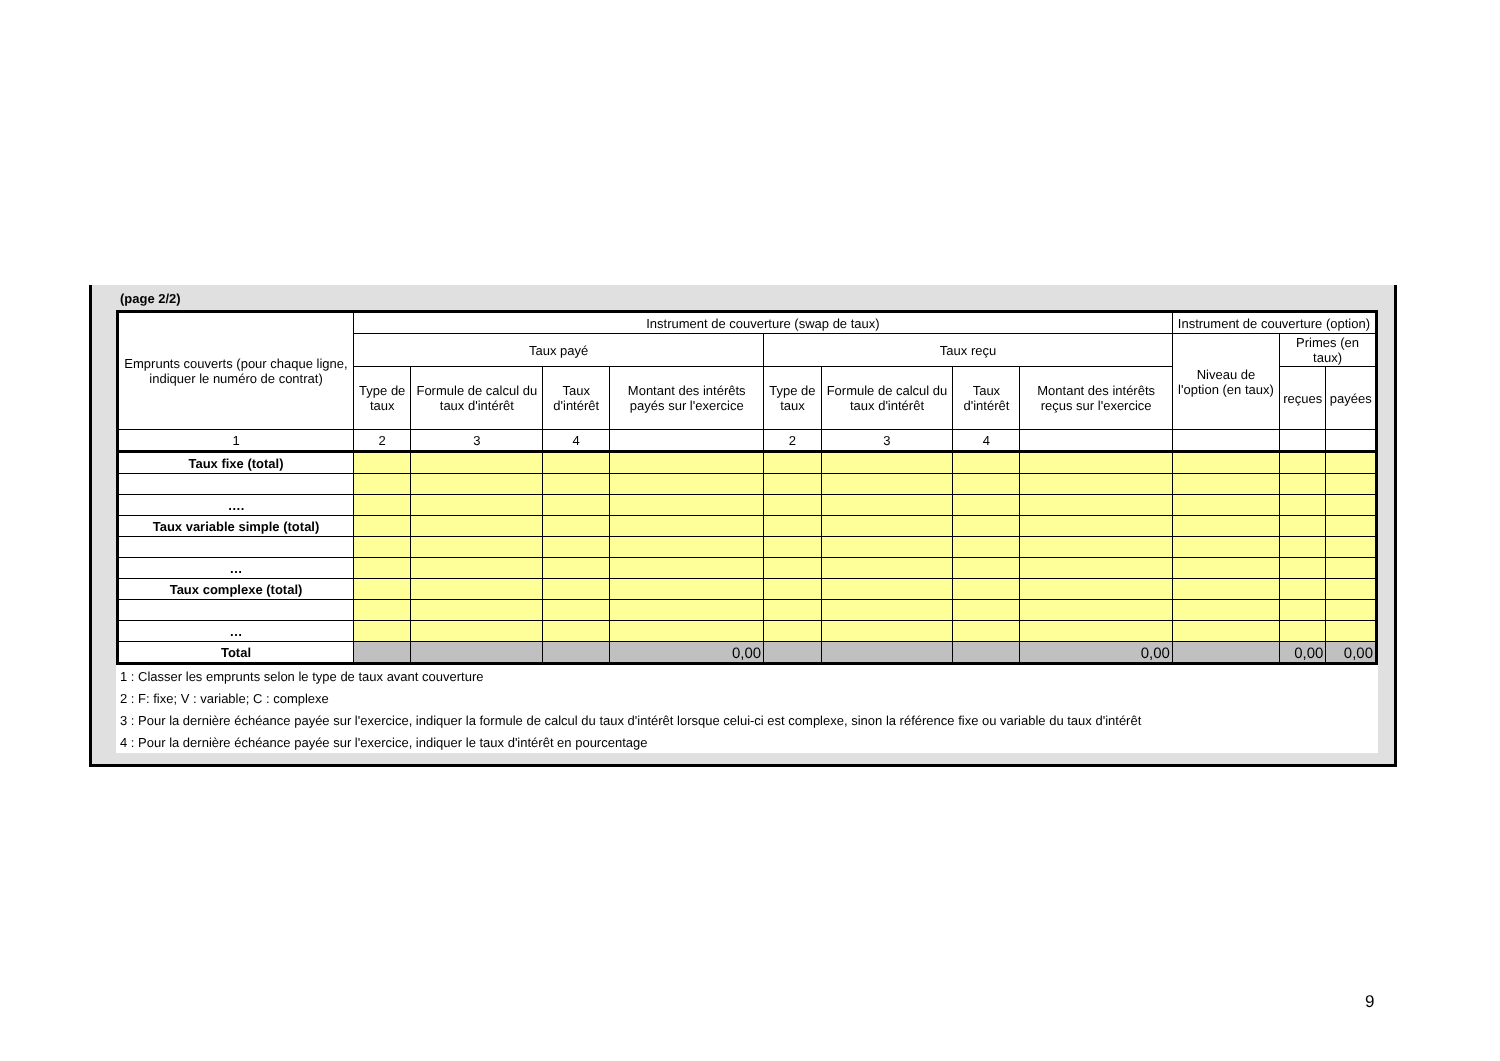(page 2/2)
| Emprunts couverts (pour chaque ligne, indiquer le numéro de contrat) | Instrument de couverture (swap de taux) | | | | | | | | Instrument de couverture (option) | | |
| --- | --- | --- | --- | --- | --- | --- | --- | --- | --- | --- | --- |
| | Taux payé | | | | Taux reçu | | | | Niveau de l'option (en taux) | Primes (en taux) | |
| | Type de taux | Formule de calcul du taux d'intérêt | Taux d'intérêt | Montant des intérêts payés sur l'exercice | Type de taux | Formule de calcul du taux d'intérêt | Taux d'intérêt | Montant des intérêts reçus sur l'exercice | | reçues | payées |
| 1 | 2 | 3 | 4 | | 2 | 3 | 4 | | | | |
| Taux fixe (total) | | | | | | | | | | | |
| …. | | | | | | | | | | | |
| Taux variable simple (total) | | | | | | | | | | | |
| … | | | | | | | | | | | |
| Taux complexe (total) | | | | | | | | | | | |
| … | | | | | | | | | | | |
| Total | | | | 0,00 | | | | 0,00 | | 0,00 | 0,00 |
1 : Classer les emprunts selon le type de taux avant couverture
2 : F: fixe; V : variable; C : complexe
3 : Pour la dernière échéance payée sur l'exercice, indiquer la formule de calcul du taux d'intérêt lorsque celui-ci est complexe, sinon la référence fixe ou variable du taux d'intérêt
4 : Pour la dernière échéance payée sur l'exercice, indiquer le taux d'intérêt en pourcentage
9